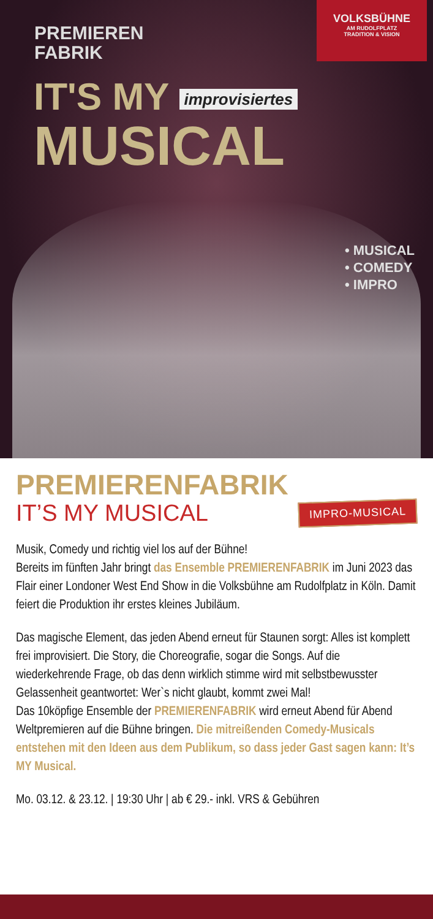PREMIEREN
FABRIK
VOLKSBÜHNE
AM RUDOLFPLATZ
TRADITION & VISION
IT'S MY improvisiertes
MUSICAL
• MUSICAL
• COMEDY
• IMPRO
PREMIERENFABRIK
IT’S MY MUSICAL
IMPRO-MUSICAL
Musik, Comedy und richtig viel los auf der Bühne!
Bereits im fünften Jahr bringt das Ensemble PREMIERENFABRIK im Juni 2023 das Flair einer Londoner West End Show in die Volksbühne am Rudolfplatz in Köln. Damit feiert die Produktion ihr erstes kleines Jubiläum.
Das magische Element, das jeden Abend erneut für Staunen sorgt: Alles ist komplett frei improvisiert. Die Story, die Choreografie, sogar die Songs. Auf die wiederkehrende Frage, ob das denn wirklich stimme wird mit selbstbewusster Gelassenheit geantwortet: Wer`s nicht glaubt, kommt zwei Mal!
Das 10köpfige Ensemble der PREMIERENFABRIK wird erneut Abend für Abend Weltpremieren auf die Bühne bringen. Die mitreißenden Comedy-Musicals entstehen mit den Ideen aus dem Publikum, so dass jeder Gast sagen kann: It’s MY Musical.
Mo. 03.12. & 23.12. | 19:30 Uhr | ab € 29.- inkl. VRS & Gebühren